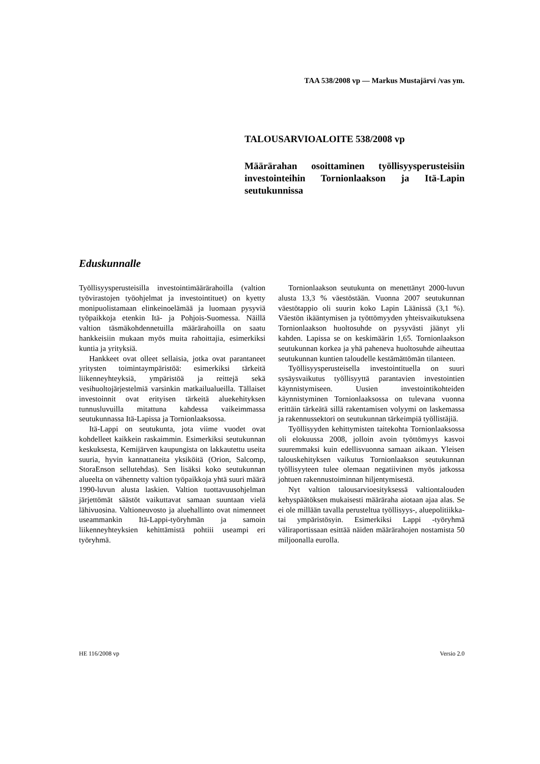TAA 538/2008 vp — Markus Mustajärvi /vas ym.
TALOUSARVIOALOITE 538/2008 vp
Määrärahan osoittaminen työllisyysperusteisiin investointeihin Tornionlaakson ja Itä-Lapin seutukunnissa
Eduskunnalle
Työllisyysperusteisilla investointimäärärahoilla (valtion työvirastojen työohjelmat ja investointituet) on kyetty monipuolistamaan elinkeinoelämää ja luomaan pysyviä työpaikkoja etenkin Itä- ja Pohjois-Suomessa. Näillä valtion täsmäkohdennetuilla määrärahoilla on saatu hankkeisiin mukaan myös muita rahoittajia, esimerkiksi kuntia ja yrityksiä.
Hankkeet ovat olleet sellaisia, jotka ovat parantaneet yritysten toimintaympäristöä: esimerkiksi tärkeitä liikenneyhteyksiä, ympäristöä ja reittejä sekä vesihuoltojärjestelmiä varsinkin matkailualueilla. Tällaiset investoinnit ovat erityisen tärkeitä aluekehityksen tunnusluvuilla mitattuna kahdessa vaikeimmassa seutukunnassa Itä-Lapissa ja Tornionlaaksossa.
Itä-Lappi on seutukunta, jota viime vuodet ovat kohdelleet kaikkein raskaimmin. Esimerkiksi seutukunnan keskuksesta, Kemijärven kaupungista on lakkautettu useita suuria, hyvin kannattaneita yksiköitä (Orion, Salcomp, StoraEnson sellutehdas). Sen lisäksi koko seutukunnan alueelta on vähennetty valtion työpaikkoja yhtä suuri määrä 1990-luvun alusta laskien. Valtion tuottavuusohjelman järjettömät säästöt vaikuttavat samaan suuntaan vielä lähivuosina. Valtioneuvosto ja aluehallinto ovat nimenneet useammankin Itä-Lappi-työryhmän ja samoin liikenneyhteyksien kehittämistä pohtiii useampi eri työryhmä.
Tornionlaakson seutukunta on menettänyt 2000-luvun alusta 13,3 % väestöstään. Vuonna 2007 seutukunnan väestötappio oli suurin koko Lapin Läänissä (3,1 %). Väestön ikääntymisen ja työttömyyden yhteisvaikutuksena Tornionlaakson huoltosuhde on pysyvästi jäänyt yli kahden. Lapissa se on keskimäärin 1,65. Tornionlaakson seutukunnan korkea ja yhä paheneva huoltosuhde aiheuttaa seutukunnan kuntien taloudelle kestämättömän tilanteen.
Työllisyysperusteisella investointituella on suuri sysäysvaikutus työllisyyttä parantavien investointien käynnistymiseen. Uusien investointikohteiden käynnistyminen Tornionlaaksossa on tulevana vuonna erittäin tärkeätä sillä rakentamisen volyymi on laskemassa ja rakennussektori on seutukunnan tärkeimpiä työllistäjiä.
Työllisyyden kehittymisten taitekohta Tornionlaaksossa oli elokuussa 2008, jolloin avoin työttömyys kasvoi suuremmaksi kuin edellisvuonna samaan aikaan. Yleisen talouskehityksen vaikutus Tornionlaakson seutukunnan työllisyyteen tulee olemaan negatiivinen myös jatkossa johtuen rakennustoiminnan hiljentymisestä.
Nyt valtion talousarvioesityksessä valtiontalouden kehyspäätöksen mukaisesti määräraha aiotaan ajaa alas. Se ei ole millään tavalla perusteltua työllisyys-, aluepolitiikka- tai ympäristösyin. Esimerkiksi Lappi -työryhmä väliraportissaan esittää näiden määrärahojen nostamista 50 miljoonalla eurolla.
HE 116/2008 vp Versio 2.0